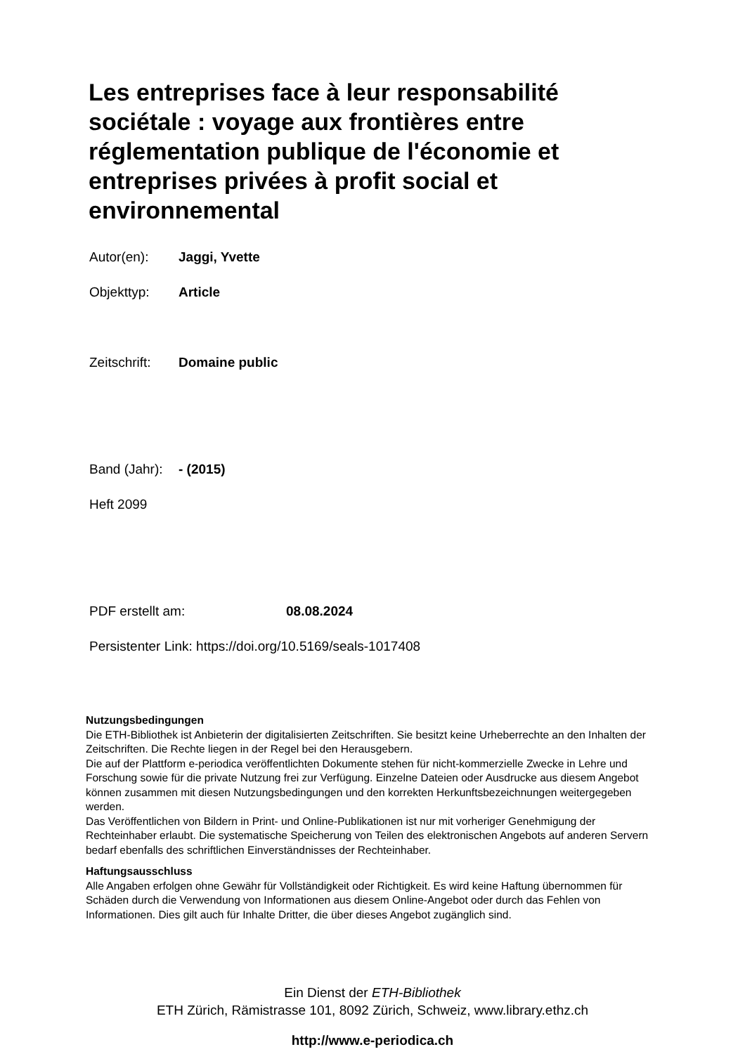Les entreprises face à leur responsabilité sociétale : voyage aux frontières entre réglementation publique de l'économie et entreprises privées à profit social et environnemental
Autor(en): Jaggi, Yvette
Objekttyp: Article
Zeitschrift: Domaine public
Band (Jahr): - (2015)
Heft 2099
PDF erstellt am: 08.08.2024
Persistenter Link: https://doi.org/10.5169/seals-1017408
Nutzungsbedingungen
Die ETH-Bibliothek ist Anbieterin der digitalisierten Zeitschriften. Sie besitzt keine Urheberrechte an den Inhalten der Zeitschriften. Die Rechte liegen in der Regel bei den Herausgebern.
Die auf der Plattform e-periodica veröffentlichten Dokumente stehen für nicht-kommerzielle Zwecke in Lehre und Forschung sowie für die private Nutzung frei zur Verfügung. Einzelne Dateien oder Ausdrucke aus diesem Angebot können zusammen mit diesen Nutzungsbedingungen und den korrekten Herkunftsbezeichnungen weitergegeben werden.
Das Veröffentlichen von Bildern in Print- und Online-Publikationen ist nur mit vorheriger Genehmigung der Rechteinhaber erlaubt. Die systematische Speicherung von Teilen des elektronischen Angebots auf anderen Servern bedarf ebenfalls des schriftlichen Einverständnisses der Rechteinhaber.
Haftungsausschluss
Alle Angaben erfolgen ohne Gewähr für Vollständigkeit oder Richtigkeit. Es wird keine Haftung übernommen für Schäden durch die Verwendung von Informationen aus diesem Online-Angebot oder durch das Fehlen von Informationen. Dies gilt auch für Inhalte Dritter, die über dieses Angebot zugänglich sind.
Ein Dienst der ETH-Bibliothek
ETH Zürich, Rämistrasse 101, 8092 Zürich, Schweiz, www.library.ethz.ch
http://www.e-periodica.ch